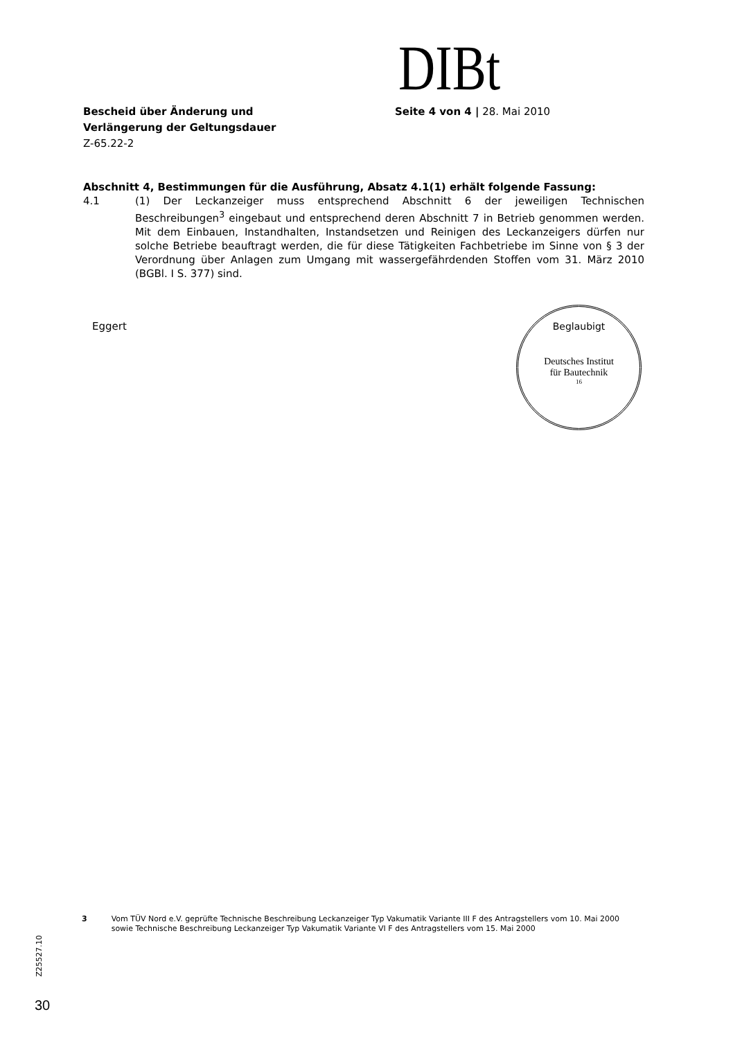DIBt
Bescheid über Änderung und
Verlängerung der Geltungsdauer
Z-65.22-2
Seite 4 von 4 | 28. Mai 2010
Abschnitt 4, Bestimmungen für die Ausführung, Absatz 4.1(1) erhält folgende Fassung:
4.1 (1) Der Leckanzeiger muss entsprechend Abschnitt 6 der jeweiligen Technischen Beschreibungen<sup>3</sup> eingebaut und entsprechend deren Abschnitt 7 in Betrieb genommen werden. Mit dem Einbauen, Instandhalten, Instandsetzen und Reinigen des Leckanzeigers dürfen nur solche Betriebe beauftragt werden, die für diese Tätigkeiten Fachbetriebe im Sinne von § 3 der Verordnung über Anlagen zum Umgang mit wassergefährdenden Stoffen vom 31. März 2010 (BGBl. I S. 377) sind.
Eggert
Beglaubigt
Deutsches Institut
für Bautechnik
16
3 Vom TÜV Nord e.V. geprüfte Technische Beschreibung Leckanzeiger Typ Vakumatik Variante III F des Antragstellers vom 10. Mai 2000 sowie Technische Beschreibung Leckanzeiger Typ Vakumatik Variante VI F des Antragstellers vom 15. Mai 2000
Z25527.10
30